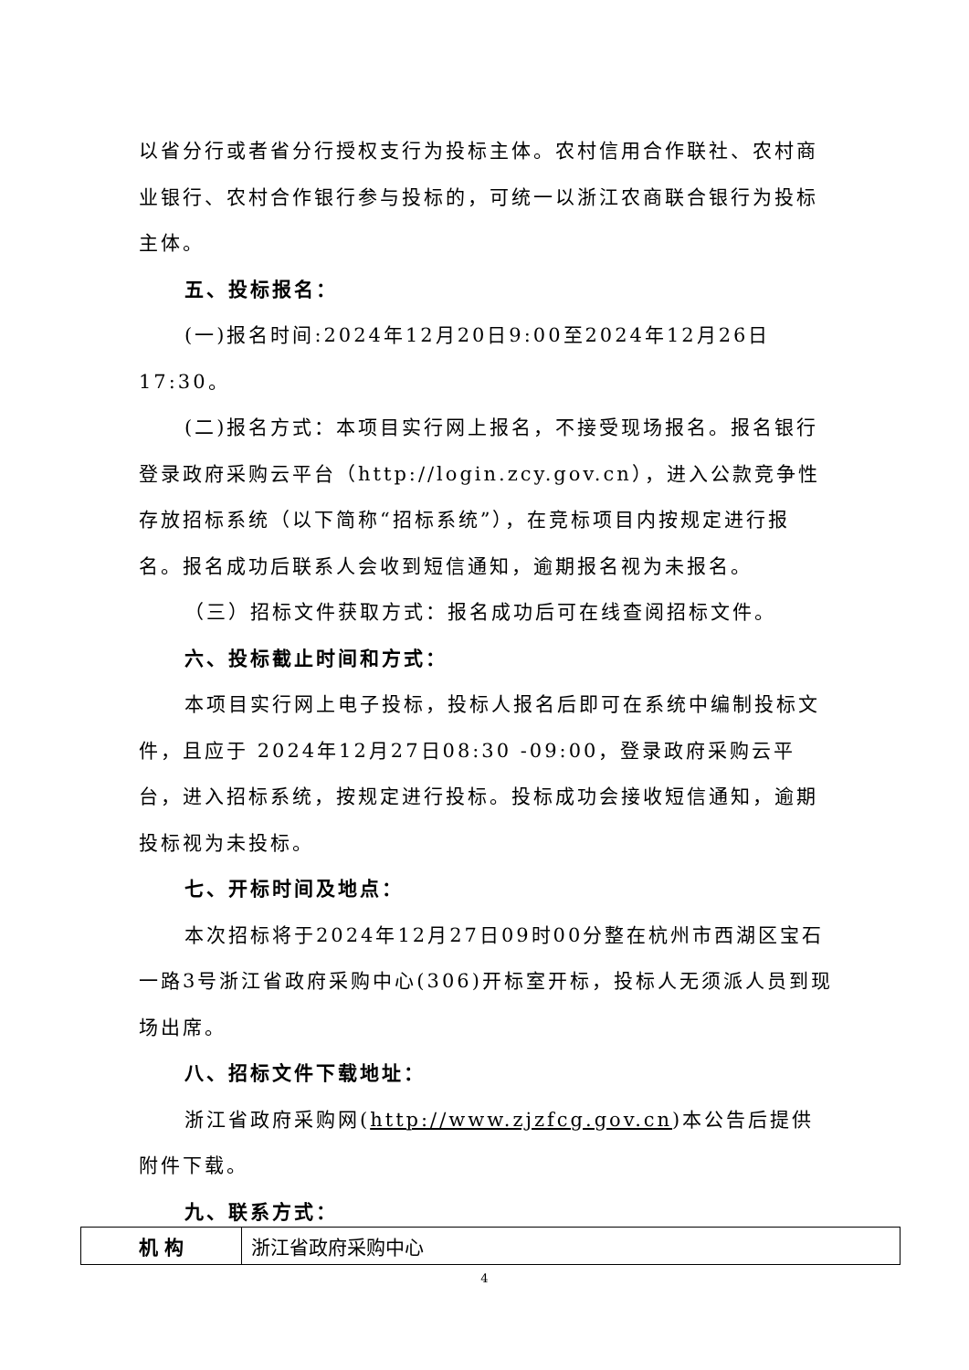以省分行或者省分行授权支行为投标主体。农村信用合作联社、农村商业银行、农村合作银行参与投标的，可统一以浙江农商联合银行为投标主体。
五、投标报名：
(一)报名时间:2024年12月20日9:00至2024年12月26日17:30。
(二)报名方式：本项目实行网上报名，不接受现场报名。报名银行登录政府采购云平台（http://login.zcy.gov.cn），进入公款竞争性存放招标系统（以下简称“招标系统”），在竞标项目内按规定进行报名。报名成功后联系人会收到短信通知，逾期报名视为未报名。
（三）招标文件获取方式：报名成功后可在线查阅招标文件。
六、投标截止时间和方式：
本项目实行网上电子投标，投标人报名后即可在系统中编制投标文件，且应于 2024年12月27日08:30 -09:00，登录政府采购云平台，进入招标系统，按规定进行投标。投标成功会接收短信通知，逾期投标视为未投标。
七、开标时间及地点：
本次招标将于2024年12月27日09时00分整在杭州市西湖区宝石一路3号浙江省政府采购中心(306)开标室开标，投标人无须派人员到现场出席。
八、招标文件下载地址：
浙江省政府采购网(http://www.zjzfcg.gov.cn)本公告后提供附件下载。
九、联系方式：
| 机 构 | 浙江省政府采购中心 |
4